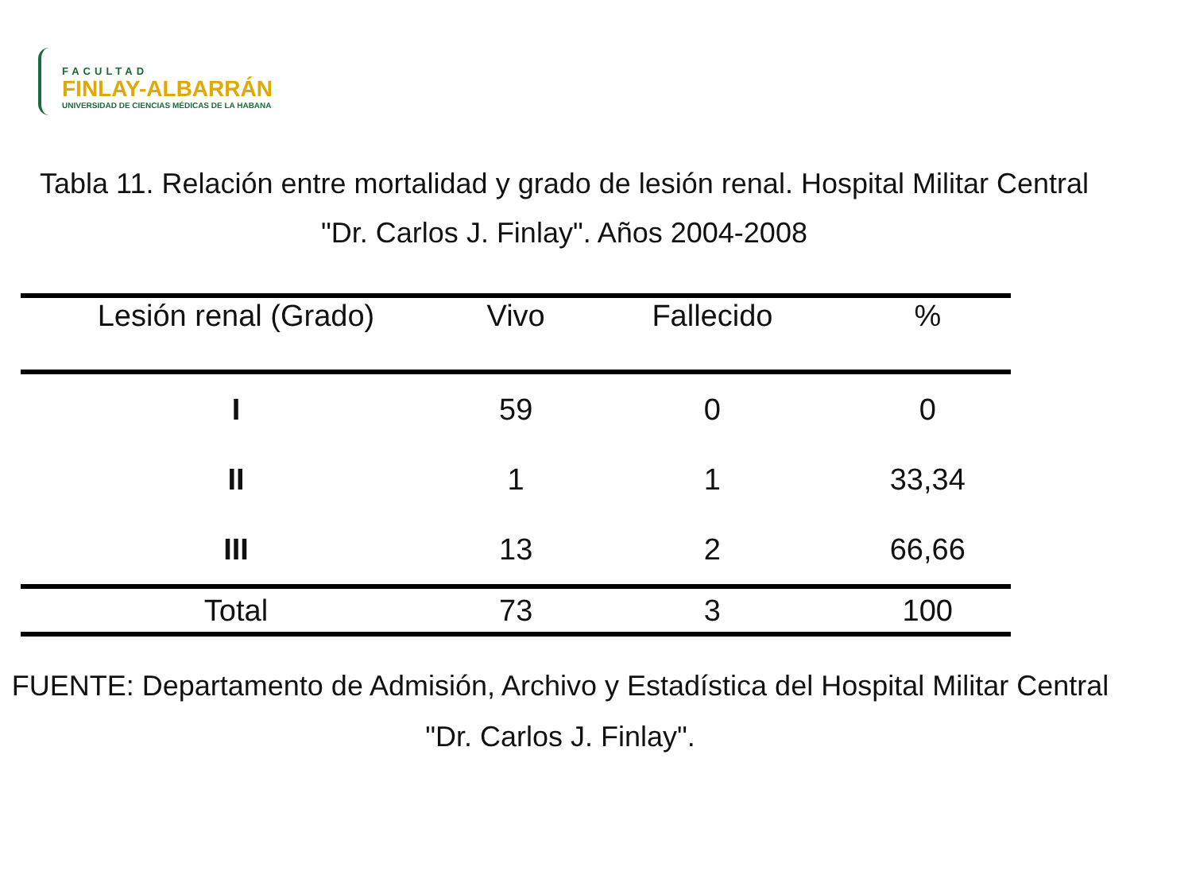FACULTAD
FINLAY-ALBARRÁN
UNIVERSIDAD DE CIENCIAS MÉDICAS DE LA HABANA
Tabla 11. Relación entre mortalidad y grado de lesión renal. Hospital Militar Central "Dr. Carlos J. Finlay". Años 2004-2008
| Lesión renal (Grado) | Vivo | Fallecido | % |
| --- | --- | --- | --- |
| I | 59 | 0 | 0 |
| II | 1 | 1 | 33,34 |
| III | 13 | 2 | 66,66 |
| Total | 73 | 3 | 100 |
FUENTE: Departamento de Admisión, Archivo y Estadística del Hospital Militar Central "Dr. Carlos J. Finlay".